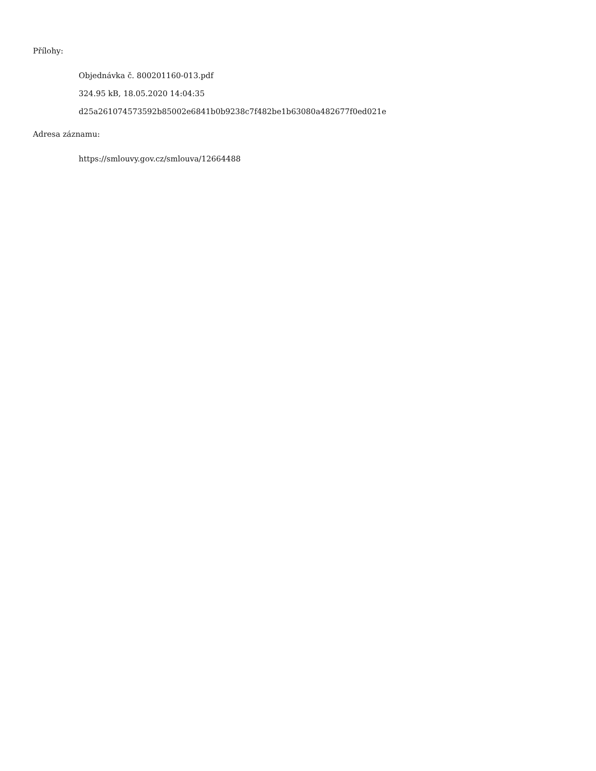Přílohy:
Objednávka č. 800201160-013.pdf
324.95 kB, 18.05.2020 14:04:35
d25a261074573592b85002e6841b0b9238c7f482be1b63080a482677f0ed021e
Adresa záznamu:
https://smlouvy.gov.cz/smlouva/12664488